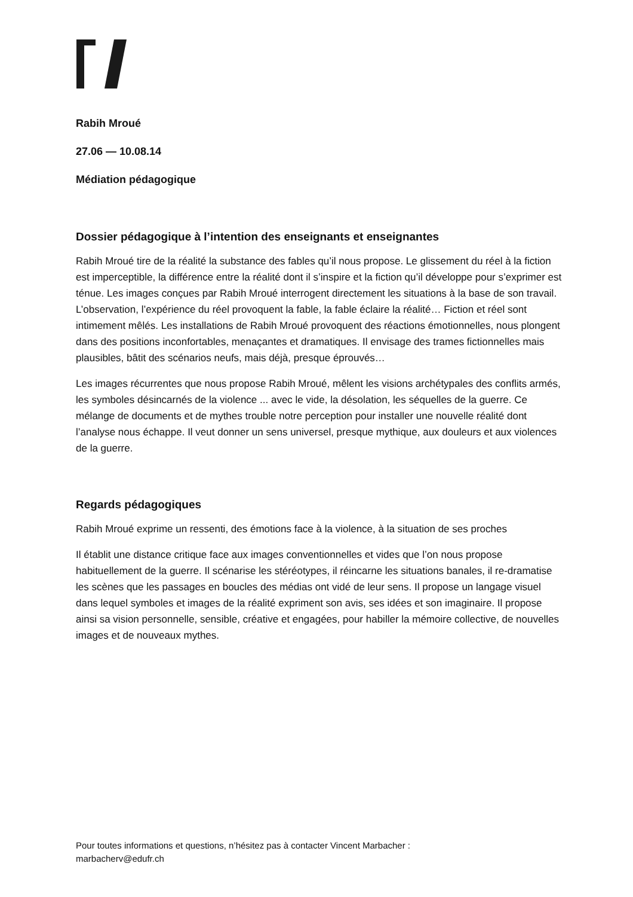Rabih Mroué
27.06 — 10.08.14
Médiation pédagogique
Dossier pédagogique à l’intention des enseignants et enseignantes
Rabih Mroué tire de la réalité la substance des fables qu’il nous propose. Le glissement du réel à la fiction est imperceptible, la différence entre la réalité dont il s’inspire et la fiction qu’il développe pour s’exprimer est ténue. Les images conçues par Rabih Mroué interrogent directement les situations à la base de son travail. L’observation, l’expérience du réel provoquent la fable, la fable éclaire la réalité… Fiction et réel sont intimement mêlés. Les installations de Rabih Mroué provoquent des réactions émotionnelles, nous plongent dans des positions inconfortables, menaçantes et dramatiques. Il envisage des trames fictionnelles mais plausibles, bâtit des scénarios neufs, mais déjà, presque éprouvés…
Les images récurrentes que nous propose Rabih Mroué, mêlent les visions archétypales des conflits armés, les symboles désincarnés de la violence ... avec le vide, la désolation, les séquelles de la guerre. Ce mélange de documents et de mythes trouble notre perception pour installer une nouvelle réalité dont l’analyse nous échappe. Il veut donner un sens universel, presque mythique, aux douleurs et aux violences de la guerre.
Regards pédagogiques
Rabih Mroué exprime un ressenti, des émotions face à la violence, à la situation de ses proches
Il établit une distance critique face aux images conventionnelles et vides que l’on nous propose habituellement de la guerre. Il scénarise les stéréotypes, il réincarne les situations banales, il re-dramatise les scènes que les passages en boucles des médias ont vidé de leur sens. Il propose un langage visuel dans lequel symboles et images de la réalité expriment son avis, ses idées et son imaginaire. Il propose ainsi sa vision personnelle, sensible, créative et engagées, pour habiller la mémoire collective, de nouvelles images et de nouveaux mythes.
Pour toutes informations et questions, n’hésitez pas à contacter Vincent Marbacher :
marbacherv@edufr.ch